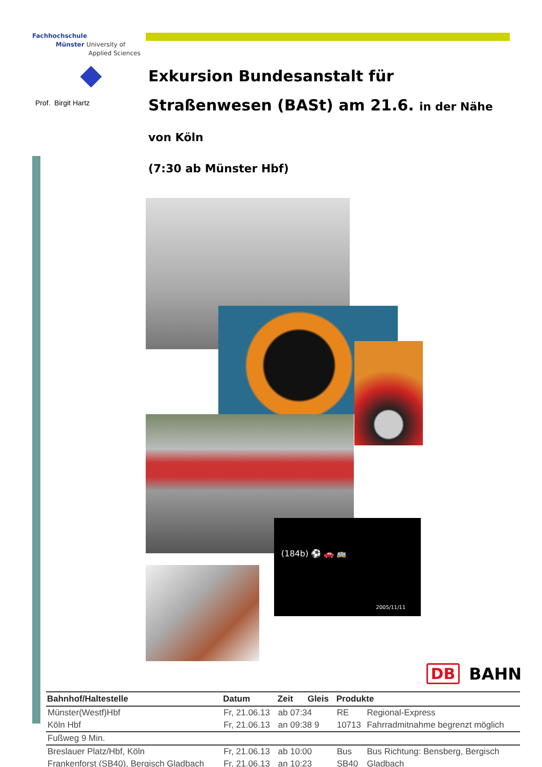Fachhochschule
Münster University of
Applied Sciences
Prof. Birgit Hartz
Exkursion Bundesanstalt für Straßenwesen (BASt) am 21.6. in der Nähe von Köln
(7:30 ab Münster Hbf)
(184b) ⚽ 🚗 🚌
2005/11/11
DB BAHN
| Bahnhof/Haltestelle | Datum | Zeit Gleis | Produkte | |
| --- | --- | --- | --- | --- |
| Münster(Westf)Hbf | Fr, 21.06.13 | ab 07:34 | RE | Regional-Express |
| Köln Hbf | Fr, 21.06.13 | an 09:38 9 | 10713 | Fahrradmitnahme begrenzt möglich |
| Fußweg 9 Min. | | | | |
| Breslauer Platz/Hbf, Köln | Fr, 21.06.13 | ab 10:00 | Bus | Bus Richtung: Bensberg, Bergisch |
| Frankenforst (SB40), Bergisch Gladbach | Fr, 21.06.13 | an 10:23 | SB40 | Gladbach |